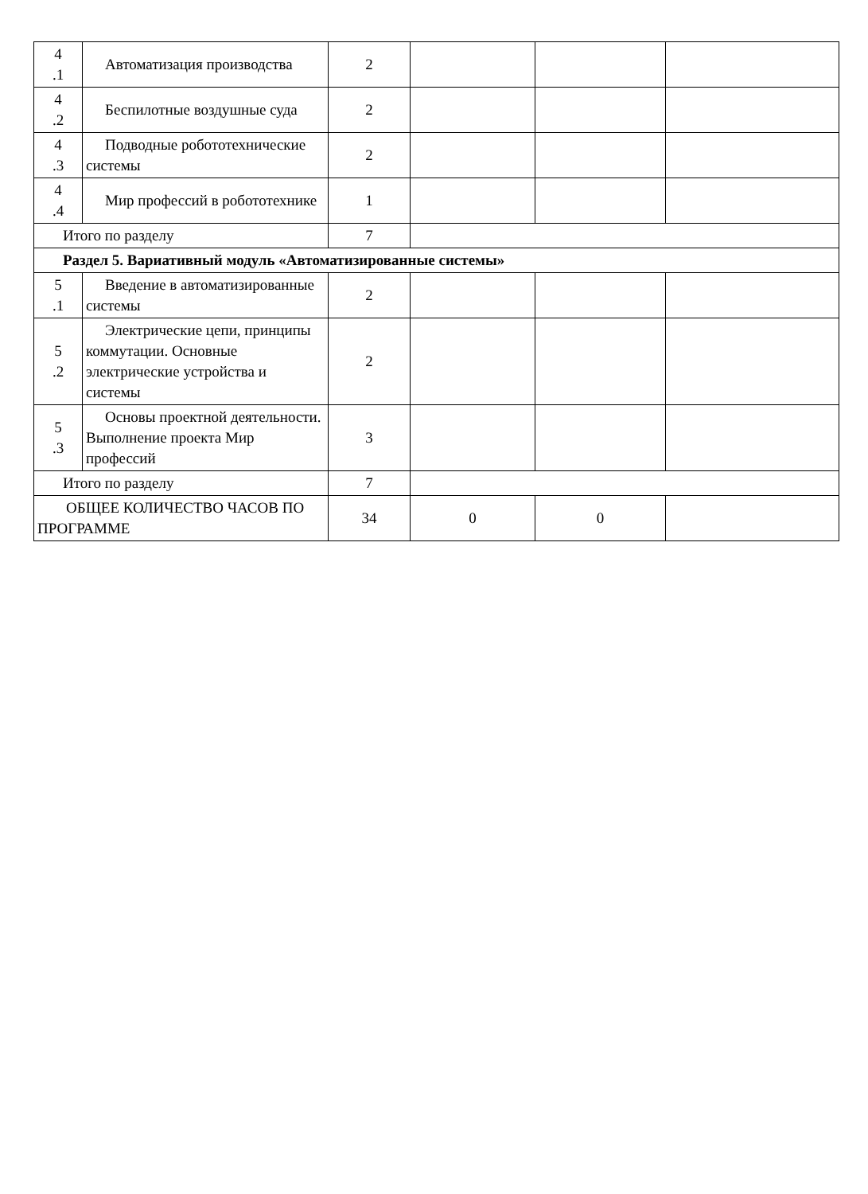| 4 .1 | Автоматизация производства | 2 | | | |
| 4 .2 | Беспилотные воздушные суда | 2 | | | |
| 4 .3 | Подводные робототехнические системы | 2 | | | |
| 4 .4 | Мир профессий в робототехнике | 1 | | | |
| Итого по разделу | | 7 | | | |
| Раздел 5. Вариативный модуль «Автоматизированные системы» | | | | | |
| 5 .1 | Введение в автоматизированные системы | 2 | | | |
| 5 .2 | Электрические цепи, принципы коммутации. Основные электрические устройства и системы | 2 | | | |
| 5 .3 | Основы проектной деятельности. Выполнение проекта Мир профессий | 3 | | | |
| Итого по разделу | | 7 | | | |
| ОБЩЕЕ КОЛИЧЕСТВО ЧАСОВ ПО ПРОГРАММЕ | | 34 | 0 | 0 | |